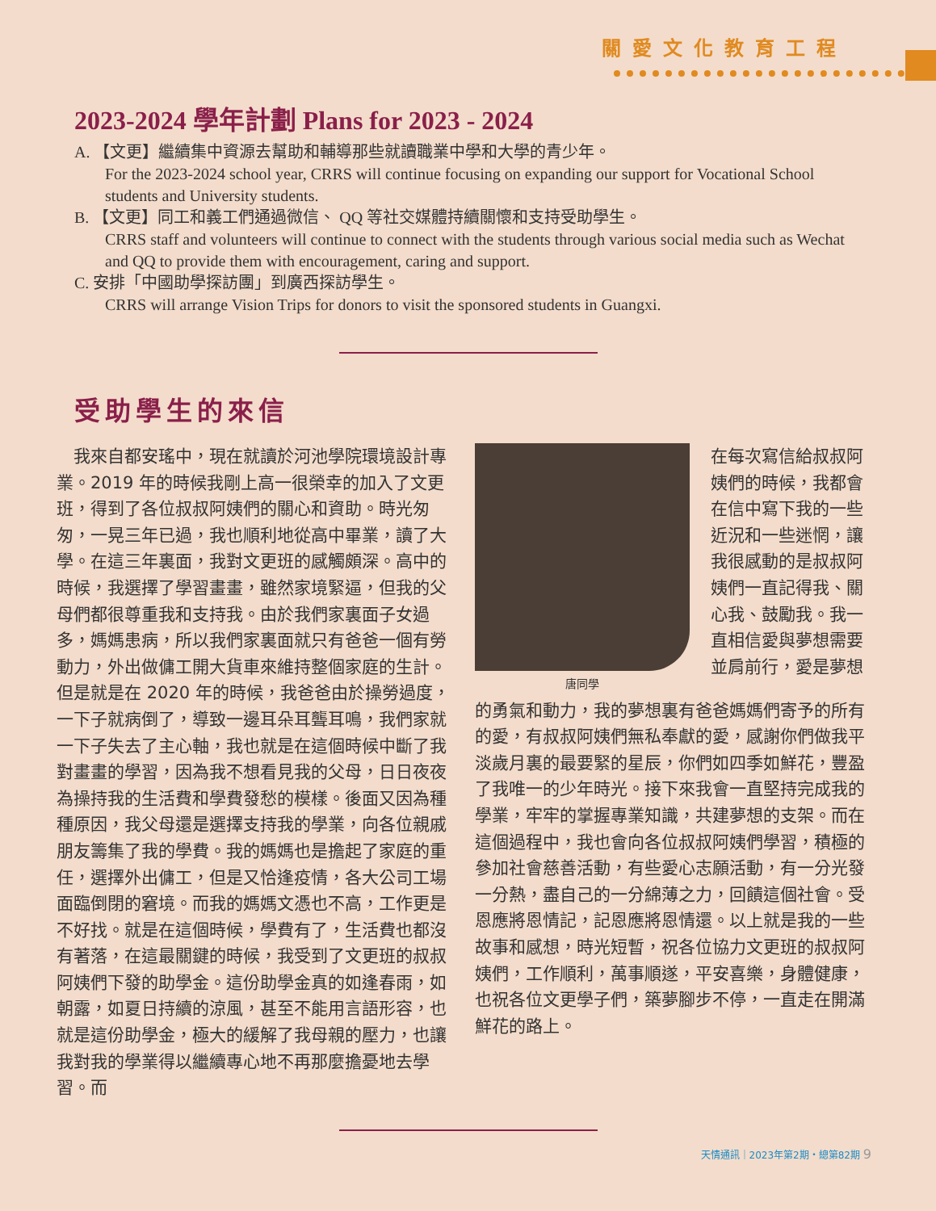關愛文化教育工程
2023-2024 學年計劃 Plans for 2023 - 2024
A. 【文更】繼續集中資源去幫助和輔導那些就讀職業中學和大學的青少年。
For the 2023-2024 school year, CRRS will continue focusing on expanding our support for Vocational School students and University students.
B. 【文更】同工和義工們通過微信、 QQ 等社交媒體持續關懷和支持受助學生。
CRRS staff and volunteers will continue to connect with the students through various social media such as Wechat and QQ to provide them with encouragement, caring and support.
C. 安排「中國助學探訪團」到廣西探訪學生。
CRRS will arrange Vision Trips for donors to visit the sponsored students in Guangxi.
受助學生的來信
　我來自都安瑤中，現在就讀於河池學院環境設計專業。2019 年的時候我剛上高一很榮幸的加入了文更班，得到了各位叔叔阿姨們的關心和資助。時光匆匆，一晃三年已過，我也順利地從高中畢業，讀了大學。在這三年裏面，我對文更班的感觸頗深。高中的時候，我選擇了學習畫畫，雖然家境緊逼，但我的父母們都很尊重我和支持我。由於我們家裏面子女過多，媽媽患病，所以我們家裏面就只有爸爸一個有勞動力，外出做傭工開大貨車來維持整個家庭的生計。但是就是在 2020 年的時候，我爸爸由於操勞過度，一下子就病倒了，導致一邊耳朵耳聾耳鳴，我們家就一下子失去了主心軸，我也就是在這個時候中斷了我對畫畫的學習，因為我不想看見我的父母，日日夜夜為操持我的生活費和學費發愁的模樣。後面又因為種種原因，我父母還是選擇支持我的學業，向各位親戚朋友籌集了我的學費。我的媽媽也是擔起了家庭的重任，選擇外出傭工，但是又恰逢疫情，各大公司工場面臨倒閉的窘境。而我的媽媽文憑也不高，工作更是不好找。就是在這個時候，學費有了，生活費也都沒有著落，在這最關鍵的時候，我受到了文更班的叔叔阿姨們下發的助學金。這份助學金真的如逢春雨，如朝露，如夏日持續的涼風，甚至不能用言語形容，也就是這份助學金，極大的緩解了我母親的壓力，也讓我對我的學業得以繼續專心地不再那麼擔憂地去學習。而
唐同學
在每次寫信給叔叔阿姨們的時候，我都會在信中寫下我的一些近況和一些迷惘，讓我很感動的是叔叔阿姨們一直記得我、關心我、鼓勵我。我一直相信愛與夢想需要並肩前行，愛是夢想
的勇氣和動力，我的夢想裏有爸爸媽媽們寄予的所有的愛，有叔叔阿姨們無私奉獻的愛，感謝你們做我平淡歲月裏的最要緊的星辰，你們如四季如鮮花，豐盈了我唯一的少年時光。接下來我會一直堅持完成我的學業，牢牢的掌握專業知識，共建夢想的支架。而在這個過程中，我也會向各位叔叔阿姨們學習，積極的參加社會慈善活動，有些愛心志願活動，有一分光發一分熱，盡自己的一分綿薄之力，回饋這個社會。受恩應將恩情記，記恩應將恩情還。以上就是我的一些故事和感想，時光短暫，祝各位協力文更班的叔叔阿姨們，工作順利，萬事順遂，平安喜樂，身體健康，也祝各位文更學子們，築夢腳步不停，一直走在開滿鮮花的路上。
天情通訊｜2023年第2期・總第82期 9